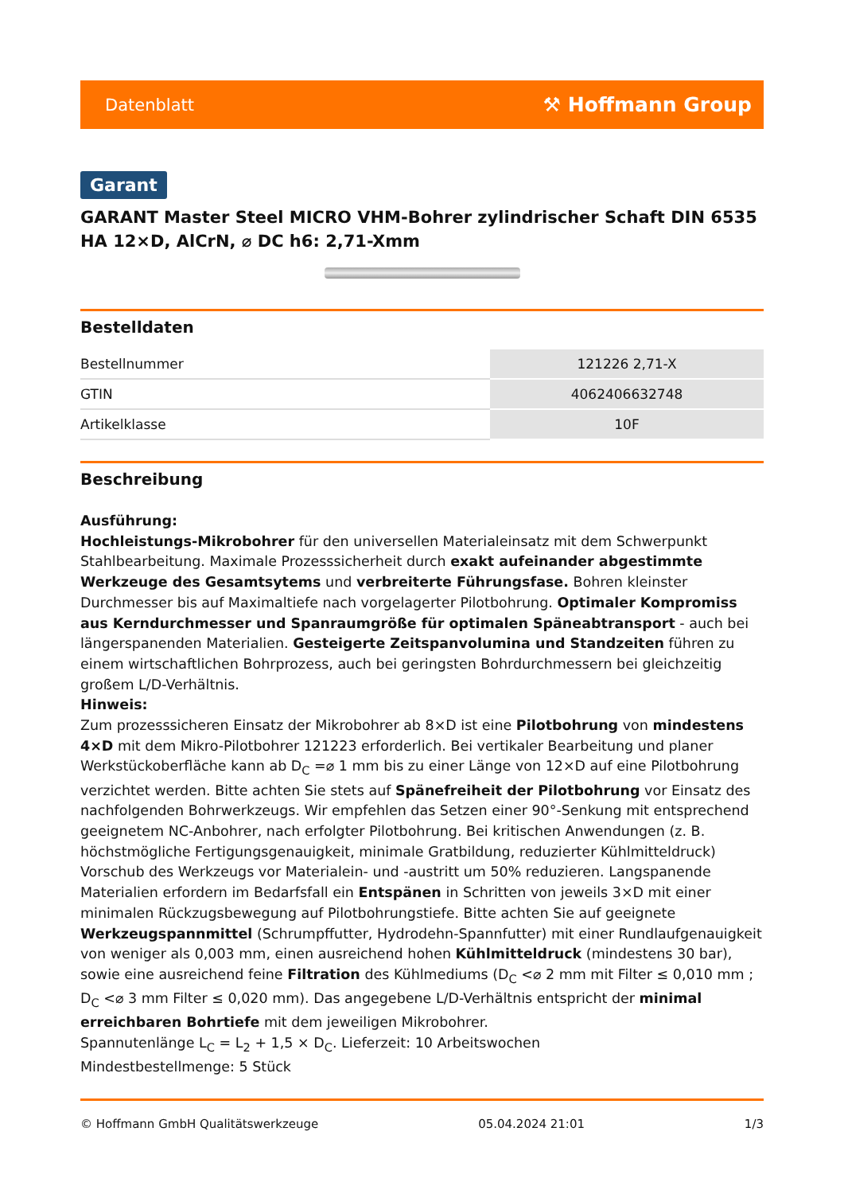Datenblatt ⚒ Hoffmann Group
Garant
GARANT Master Steel MICRO VHM-Bohrer zylindrischer Schaft DIN 6535 HA 12×D, AlCrN, ⌀ DC h6: 2,71-Xmm
Bestelldaten
| Bestellnummer | 121226 2,71-X |
| GTIN | 4062406632748 |
| Artikelklasse | 10F |
Beschreibung
Ausführung:
Hochleistungs-Mikrobohrer für den universellen Materialeinsatz mit dem Schwerpunkt Stahlbearbeitung. Maximale Prozesssicherheit durch exakt aufeinander abgestimmte Werkzeuge des Gesamtsytems und verbreiterte Führungsfase. Bohren kleinster Durchmesser bis auf Maximaltiefe nach vorgelagerter Pilotbohrung. Optimaler Kompromiss aus Kerndurchmesser und Spanraumgröße für optimalen Späneabtransport - auch bei längerspanenden Materialien. Gesteigerte Zeitspanvolumina und Standzeiten führen zu einem wirtschaftlichen Bohrprozess, auch bei geringsten Bohrdurchmessern bei gleichzeitig großem L/D-Verhältnis.
Hinweis:
Zum prozesssicheren Einsatz der Mikrobohrer ab 8×D ist eine Pilotbohrung von mindestens 4×D mit dem Mikro-Pilotbohrer 121223 erforderlich. Bei vertikaler Bearbeitung und planer Werkstückoberfläche kann ab D<sub>C</sub> =⌀ 1 mm bis zu einer Länge von 12×D auf eine Pilotbohrung verzichtet werden. Bitte achten Sie stets auf Spänefreiheit der Pilotbohrung vor Einsatz des nachfolgenden Bohrwerkzeugs. Wir empfehlen das Setzen einer 90°-Senkung mit entsprechend geeignetem NC-Anbohrer, nach erfolgter Pilotbohrung. Bei kritischen Anwendungen (z. B. höchstmögliche Fertigungsgenauigkeit, minimale Gratbildung, reduzierter Kühlmitteldruck) Vorschub des Werkzeugs vor Materialein- und -austritt um 50% reduzieren. Langspanende Materialien erfordern im Bedarfsfall ein Entspänen in Schritten von jeweils 3×D mit einer minimalen Rückzugsbewegung auf Pilotbohrungstiefe. Bitte achten Sie auf geeignete Werkzeugspannmittel (Schrumpffutter, Hydrodehn-Spannfutter) mit einer Rundlaufgenauigkeit von weniger als 0,003 mm, einen ausreichend hohen Kühlmitteldruck (mindestens 30 bar), sowie eine ausreichend feine Filtration des Kühlmediums (D<sub>C</sub> <⌀ 2 mm mit Filter ≤ 0,010 mm ; D<sub>C</sub> <⌀ 3 mm Filter ≤ 0,020 mm). Das angegebene L/D-Verhältnis entspricht der minimal erreichbaren Bohrtiefe mit dem jeweiligen Mikrobohrer.
Spannutenlänge L<sub>C</sub> = L<sub>2</sub> + 1,5 × D<sub>C</sub>. Lieferzeit: 10 Arbeitswochen
Mindestbestellmenge: 5 Stück
© Hoffmann GmbH Qualitätswerkzeuge 05.04.2024 21:01 1/3